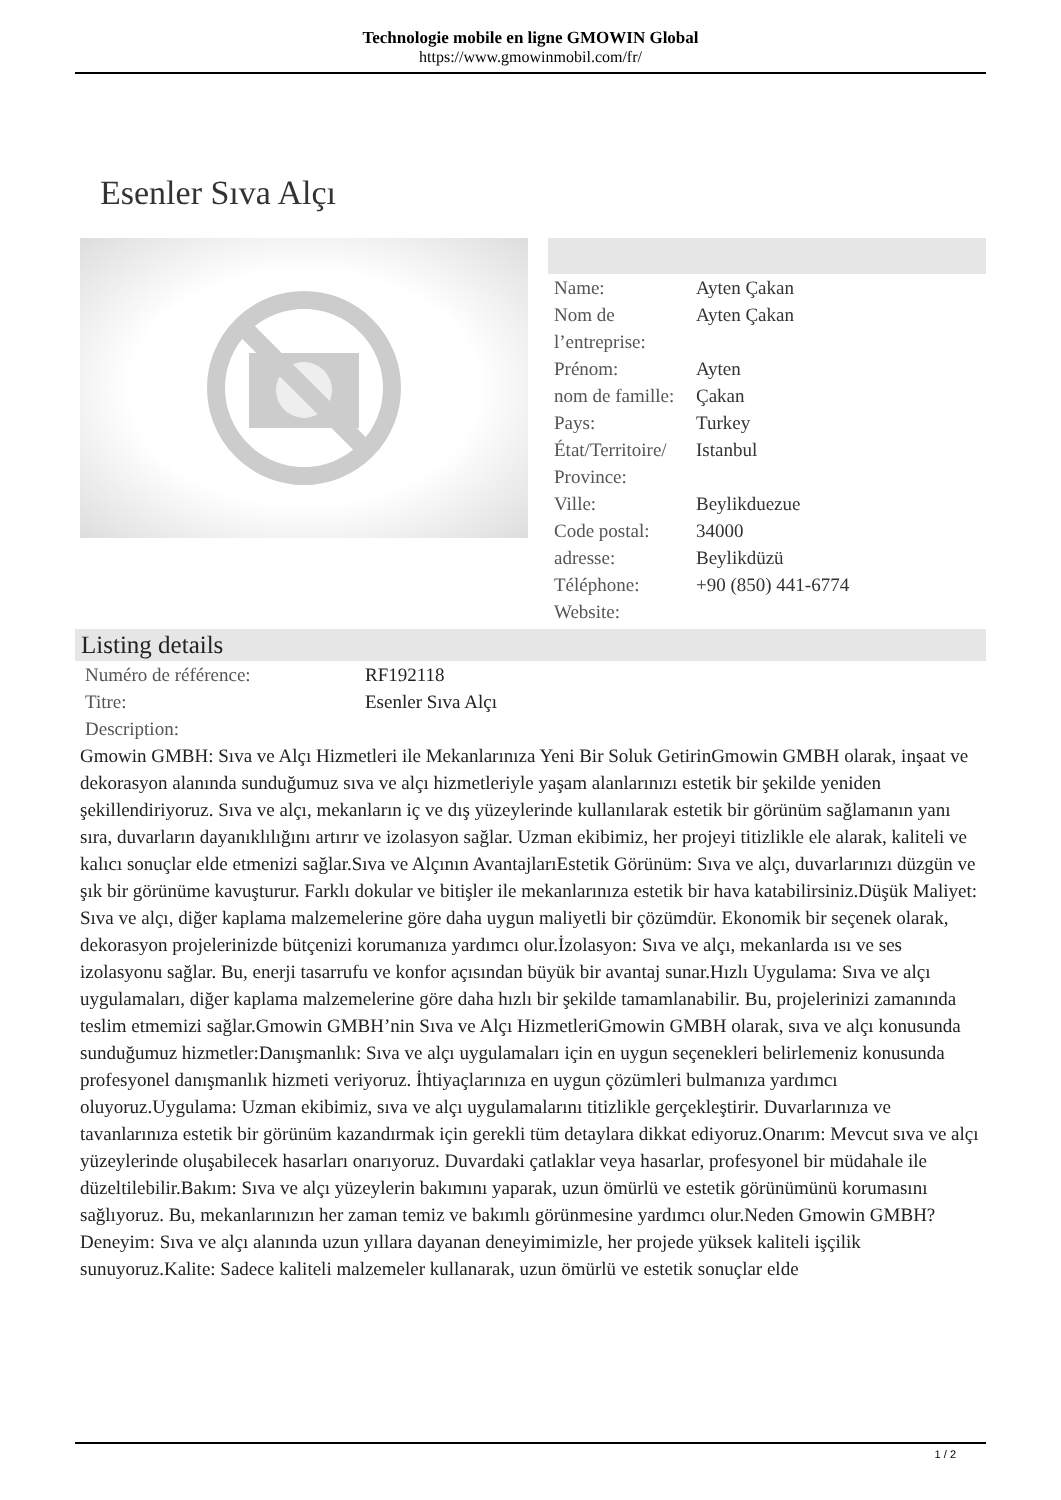Technologie mobile en ligne GMOWIN Global
https://www.gmowinmobil.com/fr/
Esenler Sıva Alçı
| Name: | Ayten Çakan |
| Nom de l’entreprise: | Ayten Çakan |
| Prénom: | Ayten |
| nom de famille: | Çakan |
| Pays: | Turkey |
| État/Territoire/ Province: | Istanbul |
| Ville: | Beylikduezue |
| Code postal: | 34000 |
| adresse: | Beylikdüzü |
| Téléphone: | +90 (850) 441-6774 |
| Website: | |
Listing details
| Numéro de référence: | RF192118 |
| Titre: | Esenler Sıva Alçı |
| Description: | |
Gmowin GMBH: Sıva ve Alçı Hizmetleri ile Mekanlarınıza Yeni Bir Soluk GetirinGmowin GMBH olarak, inşaat ve dekorasyon alanında sunduğumuz sıva ve alçı hizmetleriyle yaşam alanlarınızı estetik bir şekilde yeniden şekillendiriyoruz. Sıva ve alçı, mekanların iç ve dış yüzeylerinde kullanılarak estetik bir görünüm sağlamanın yanı sıra, duvarların dayanıklılığını artırır ve izolasyon sağlar. Uzman ekibimiz, her projeyi titizlikle ele alarak, kaliteli ve kalıcı sonuçlar elde etmenizi sağlar.Sıva ve Alçının AvantajlarıEstetik Görünüm: Sıva ve alçı, duvarlarınızı düzgün ve şık bir görünüme kavuşturur. Farklı dokular ve bitişler ile mekanlarınıza estetik bir hava katabilirsiniz.Düşük Maliyet: Sıva ve alçı, diğer kaplama malzemelerine göre daha uygun maliyetli bir çözümdür. Ekonomik bir seçenek olarak, dekorasyon projelerinizde bütçenizi korumanıza yardımcı olur.İzolasyon: Sıva ve alçı, mekanlarda ısı ve ses izolasyonu sağlar. Bu, enerji tasarrufu ve konfor açısından büyük bir avantaj sunar.Hızlı Uygulama: Sıva ve alçı uygulamaları, diğer kaplama malzemelerine göre daha hızlı bir şekilde tamamlanabilir. Bu, projelerinizi zamanında teslim etmemizi sağlar.Gmowin GMBH’nin Sıva ve Alçı HizmetleriGmowin GMBH olarak, sıva ve alçı konusunda sunduğumuz hizmetler:Danışmanlık: Sıva ve alçı uygulamaları için en uygun seçenekleri belirlemeniz konusunda profesyonel danışmanlık hizmeti veriyoruz. İhtiyaçlarınıza en uygun çözümleri bulmanıza yardımcı oluyoruz.Uygulama: Uzman ekibimiz, sıva ve alçı uygulamalarını titizlikle gerçekleştirir. Duvarlarınıza ve tavanlarınıza estetik bir görünüm kazandırmak için gerekli tüm detaylara dikkat ediyoruz.Onarım: Mevcut sıva ve alçı yüzeylerinde oluşabilecek hasarları onarıyoruz. Duvardaki çatlaklar veya hasarlar, profesyonel bir müdahale ile düzeltilebilir.Bakım: Sıva ve alçı yüzeylerin bakımını yaparak, uzun ömürlü ve estetik görünümünü korumasını sağlıyoruz. Bu, mekanlarınızın her zaman temiz ve bakımlı görünmesine yardımcı olur.Neden Gmowin GMBH?Deneyim: Sıva ve alçı alanında uzun yıllara dayanan deneyimimizle, her projede yüksek kaliteli işçilik sunuyoruz.Kalite: Sadece kaliteli malzemeler kullanarak, uzun ömürlü ve estetik sonuçlar elde
1 / 2